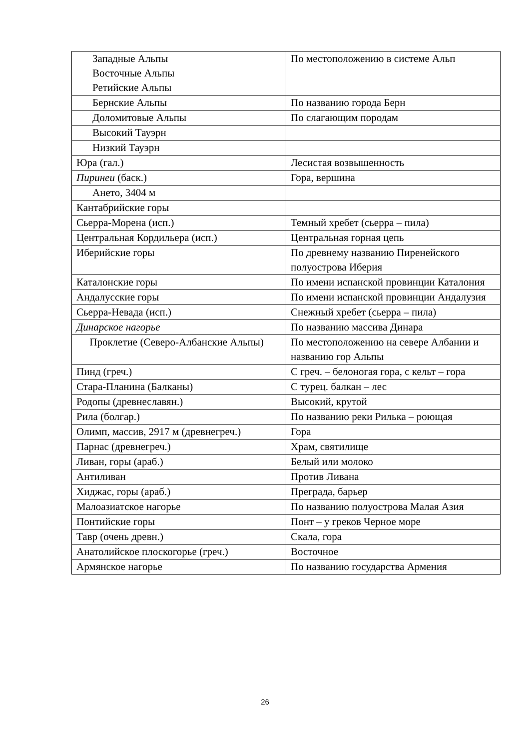| Западные Альпы Восточные Альпы Ретийские Альпы | По местоположению в системе Альп |
| Бернские Альпы | По названию города Берн |
| Доломитовые Альпы | По слагающим породам |
| Высокий Тауэрн | |
| Низкий Тауэрн | |
| Юра (гал.) | Лесистая возвышенность |
| Пиринеи (баск.) | Гора, вершина |
| Ането, 3404 м | |
| Кантабрийские горы | |
| Сьерра-Морена (исп.) | Темный хребет (сьерра – пила) |
| Центральная Кордильера (исп.) | Центральная горная цепь |
| Иберийские горы | По древнему названию Пиренейского полуострова Иберия |
| Каталонские горы | По имени испанской провинции Каталония |
| Андалусские горы | По имени испанской провинции Андалузия |
| Сьерра-Невада (исп.) | Снежный хребет (сьерра – пила) |
| Динарское нагорье | По названию массива Динара |
| Проклетие (Северо-Албанские Альпы) | По местоположению на севере Албании и названию гор Альпы |
| Пинд (греч.) | С греч. – белоногая гора, с кельт – гора |
| Стара-Планина (Балканы) | С турец. балкан – лес |
| Родопы (древнеславян.) | Высокий, крутой |
| Рила (болгар.) | По названию реки Рилька – роющая |
| Олимп, массив, 2917 м (древнегреч.) | Гора |
| Парнас (древнегреч.) | Храм, святилище |
| Ливан, горы (араб.) | Белый или молоко |
| Антиливан | Против Ливана |
| Хиджас, горы (араб.) | Преграда, барьер |
| Малоазиатское нагорье | По названию полуострова Малая Азия |
| Понтийские горы | Понт – у греков Черное море |
| Тавр (очень древн.) | Скала, гора |
| Анатолийское плоскогорье (греч.) | Восточное |
| Армянское нагорье | По названию государства Армения |
26